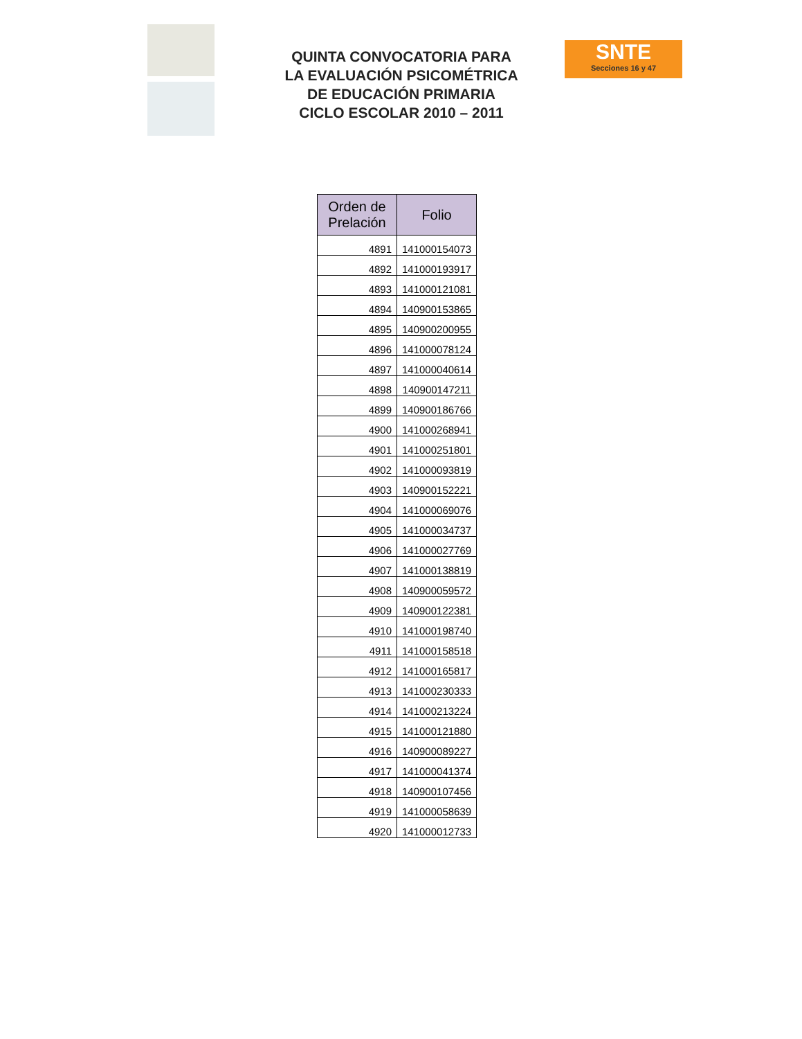QUINTA CONVOCATORIA PARA
LA EVALUACIÓN PSICOMÉTRICA
DE EDUCACIÓN PRIMARIA
CICLO ESCOLAR 2010 – 2011
SNTE
Secciones 16 y 47
| Orden de Prelación | Folio |
| --- | --- |
| 4891 | 141000154073 |
| 4892 | 141000193917 |
| 4893 | 141000121081 |
| 4894 | 140900153865 |
| 4895 | 140900200955 |
| 4896 | 141000078124 |
| 4897 | 141000040614 |
| 4898 | 140900147211 |
| 4899 | 140900186766 |
| 4900 | 141000268941 |
| 4901 | 141000251801 |
| 4902 | 141000093819 |
| 4903 | 140900152221 |
| 4904 | 141000069076 |
| 4905 | 141000034737 |
| 4906 | 141000027769 |
| 4907 | 141000138819 |
| 4908 | 140900059572 |
| 4909 | 140900122381 |
| 4910 | 141000198740 |
| 4911 | 141000158518 |
| 4912 | 141000165817 |
| 4913 | 141000230333 |
| 4914 | 141000213224 |
| 4915 | 141000121880 |
| 4916 | 140900089227 |
| 4917 | 141000041374 |
| 4918 | 140900107456 |
| 4919 | 141000058639 |
| 4920 | 141000012733 |